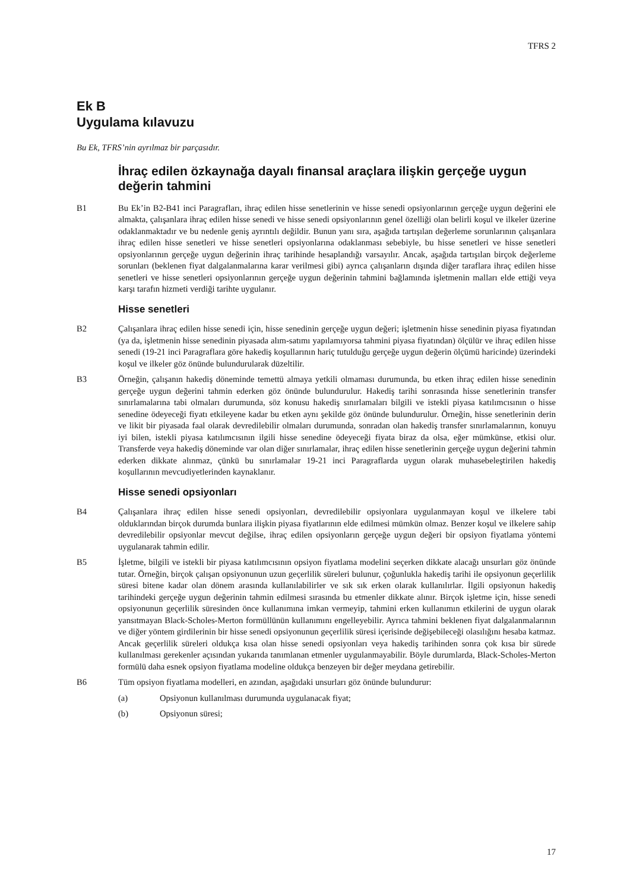TFRS 2
Ek B
Uygulama kılavuzu
Bu Ek, TFRS’nin ayrılmaz bir parçasıdır.
İhraç edilen özkaynağa dayalı finansal araçlara ilişkin gerçeğe uygun değerin tahmini
B1 Bu Ek’in B2-B41 inci Paragrafları, ihraç edilen hisse senetlerinin ve hisse senedi opsiyonlarının gerçeğe uygun değerini ele almakta, çalışanlara ihraç edilen hisse senedi ve hisse senedi opsiyonlarının genel özelliği olan belirli koşul ve ilkeler üzerine odaklanmaktadır ve bu nedenle geniş ayrıntılı değildir. Bunun yanı sıra, aşağıda tartışılan değerleme sorunlarının çalışanlara ihraç edilen hisse senetleri ve hisse senetleri opsiyonlarına odaklanması sebebiyle, bu hisse senetleri ve hisse senetleri opsiyonlarının gerçeğe uygun değerinin ihraç tarihinde hesaplandığı varsayılır. Ancak, aşağıda tartışılan birçok değerleme sorunları (beklenen fiyat dalgalanmalarına karar verilmesi gibi) ayrıca çalışanların dışında diğer taraflara ihraç edilen hisse senetleri ve hisse senetleri opsiyonlarının gerçeğe uygun değerinin tahmini bağlamında işletmenin malları elde ettiği veya karşı tarafın hizmeti verdiği tarihte uygulanır.
Hisse senetleri
B2 Çalışanlara ihraç edilen hisse senedi için, hisse senedinin gerçeğe uygun değeri; işletmenin hisse senedinin piyasa fiyatından (ya da, işletmenin hisse senedinin piyasada alım-satımı yapılamıyorsa tahmini piyasa fiyatından) ölçülür ve ihraç edilen hisse senedi (19-21 inci Paragraflara göre hakediş koşullarının hariç tutulduğu gerçeğe uygun değerin ölçümü haricinde) üzerindeki koşul ve ilkeler göz önünde bulundurularak düzeltilir.
B3 Örneğin, çalışanın hakediş döneminde temettü almaya yetkili olmaması durumunda, bu etken ihraç edilen hisse senedinin gerçeğe uygun değerini tahmin ederken göz önünde bulundurulur. Hakediş tarihi sonrasında hisse senetlerinin transfer sınırlamalarına tabi olmaları durumunda, söz konusu hakediş sınırlamaları bilgili ve istekli piyasa katılımcısının o hisse senedine ödeyeceği fiyatı etkileyene kadar bu etken aynı şekilde göz önünde bulundurulur. Örneğin, hisse senetlerinin derin ve likit bir piyasada faal olarak devredilebilir olmaları durumunda, sonradan olan hakediş transfer sınırlamalarının, konuyu iyi bilen, istekli piyasa katılımcısının ilgili hisse senedine ödeyeceği fiyata biraz da olsa, eğer mümkünse, etkisi olur. Transferde veya hakediş döneminde var olan diğer sınırlamalar, ihraç edilen hisse senetlerinin gerçeğe uygun değerini tahmin ederken dikkate alınmaz, çünkü bu sınırlamalar 19-21 inci Paragraflarda uygun olarak muhasebeleştirilen hakediş koşullarının mevcudiyetlerinden kaynaklanır.
Hisse senedi opsiyonları
B4 Çalışanlara ihraç edilen hisse senedi opsiyonları, devredilebilir opsiyonlara uygulanmayan koşul ve ilkelere tabi olduklarından birçok durumda bunlara ilişkin piyasa fiyatlarının elde edilmesi mümkün olmaz. Benzer koşul ve ilkelere sahip devredilebilir opsiyonlar mevcut değilse, ihraç edilen opsiyonların gerçeğe uygun değeri bir opsiyon fiyatlama yöntemi uygulanarak tahmin edilir.
B5 İşletme, bilgili ve istekli bir piyasa katılımcısının opsiyon fiyatlama modelini seçerken dikkate alacağı unsurları göz önünde tutar. Örneğin, birçok çalışan opsiyonunun uzun geçerlilik süreleri bulunur, çoğunlukla hakediş tarihi ile opsiyonun geçerlilik süresi bitene kadar olan dönem arasında kullanılabilirler ve sık sık erken olarak kullanılırlar. İlgili opsiyonun hakediş tarihindeki gerçeğe uygun değerinin tahmin edilmesi sırasında bu etmenler dikkate alınır. Birçok işletme için, hisse senedi opsiyonunun geçerlilik süresinden önce kullanımına imkan vermeyip, tahmini erken kullanımın etkilerini de uygun olarak yansıtmayan Black-Scholes-Merton formüllünün kullanımını engelleyebilir. Ayrıca tahmini beklenen fiyat dalgalanmalarının ve diğer yöntem girdilerinin bir hisse senedi opsiyonunun geçerlilik süresi içerisinde değişebileceği olasılığını hesaba katmaz. Ancak geçerlilik süreleri oldukça kısa olan hisse senedi opsiyonları veya hakediş tarihinden sonra çok kısa bir sürede kullanılması gerekenler açısından yukarıda tanımlanan etmenler uygulanmayabilir. Böyle durumlarda, Black-Scholes-Merton formülü daha esnek opsiyon fiyatlama modeline oldukça benzeyen bir değer meydana getirebilir.
B6 Tüm opsiyon fiyatlama modelleri, en azından, aşağıdaki unsurları göz önünde bulundurur:
(a) Opsiyonun kullanılması durumunda uygulanacak fiyat;
(b) Opsiyonun süresi;
17